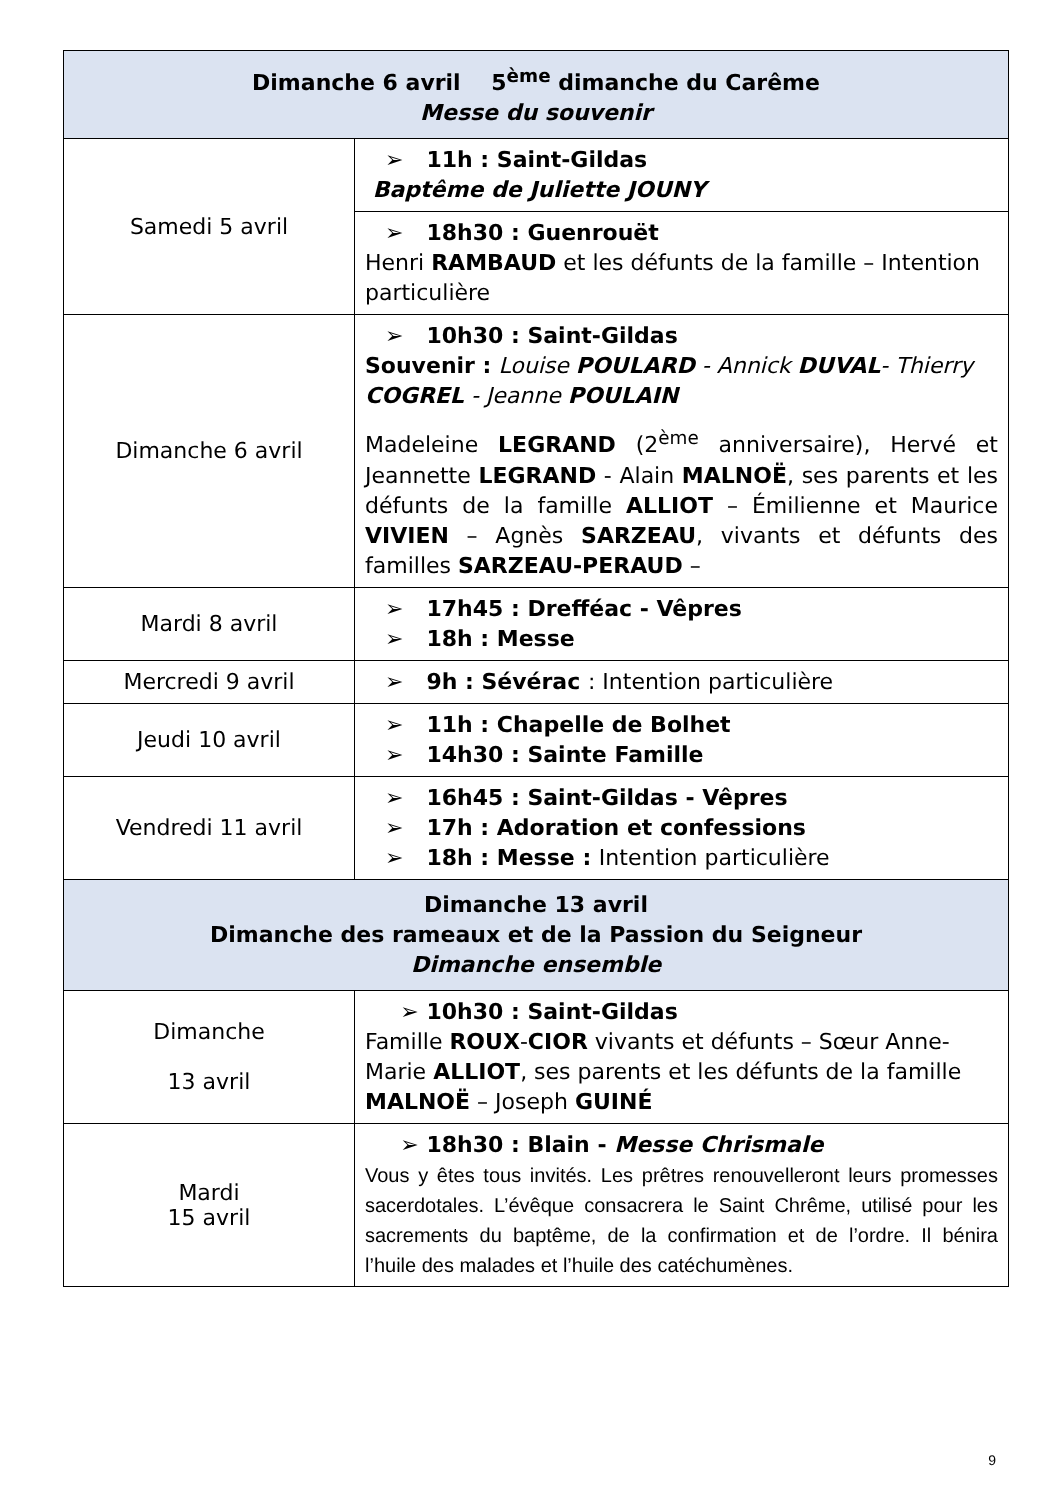| Dimanche 6 avril 5<sup>ème</sup> dimanche du Carême Messe du souvenir | |
| --- | --- |
| Samedi 5 avril | ➢ 11h : Saint-Gildas Baptême de Juliette JOUNY |
| | ➢ 18h30 : Guenrouët Henri RAMBAUD et les défunts de la famille – Intention particulière |
| Dimanche 6 avril | ➢ 10h30 : Saint-Gildas Souvenir : Louise POULARD - Annick DUVAL - Thierry COGREL - Jeanne POULAIN Madeleine LEGRAND (2<sup>ème</sup> anniversaire), Hervé et Jeannette LEGRAND - Alain MALNOË , ses parents et les défunts de la famille ALLIOT – Émilienne et Maurice VIVIEN – Agnès SARZEAU , vivants et défunts des familles SARZEAU-PERAUD – |
| Mardi 8 avril | ➢ 17h45 : Drefféac - Vêpres ➢ 18h : Messe |
| Mercredi 9 avril | ➢ 9h : Sévérac : Intention particulière |
| Jeudi 10 avril | ➢ 11h : Chapelle de Bolhet ➢ 14h30 : Sainte Famille |
| Vendredi 11 avril | ➢ 16h45 : Saint-Gildas - Vêpres ➢ 17h : Adoration et confessions ➢ 18h : Messe : Intention particulière |
| Dimanche 13 avril Dimanche des rameaux et de la Passion du Seigneur Dimanche ensemble | |
| Dimanche 13 avril | ➢ 10h30 : Saint-Gildas Famille ROUX - CIOR vivants et défunts – Sœur Anne-Marie ALLIOT , ses parents et les défunts de la famille MALNOË – Joseph GUINÉ |
| Mardi 15 avril | ➢ 18h30 : Blain - Messe Chrismale Vous y êtes tous invités. Les prêtres renouvelleront leurs promesses sacerdotales. L’évêque consacrera le Saint Chrême, utilisé pour les sacrements du baptême, de la confirmation et de l’ordre. Il bénira l’huile des malades et l’huile des catéchumènes. |
9